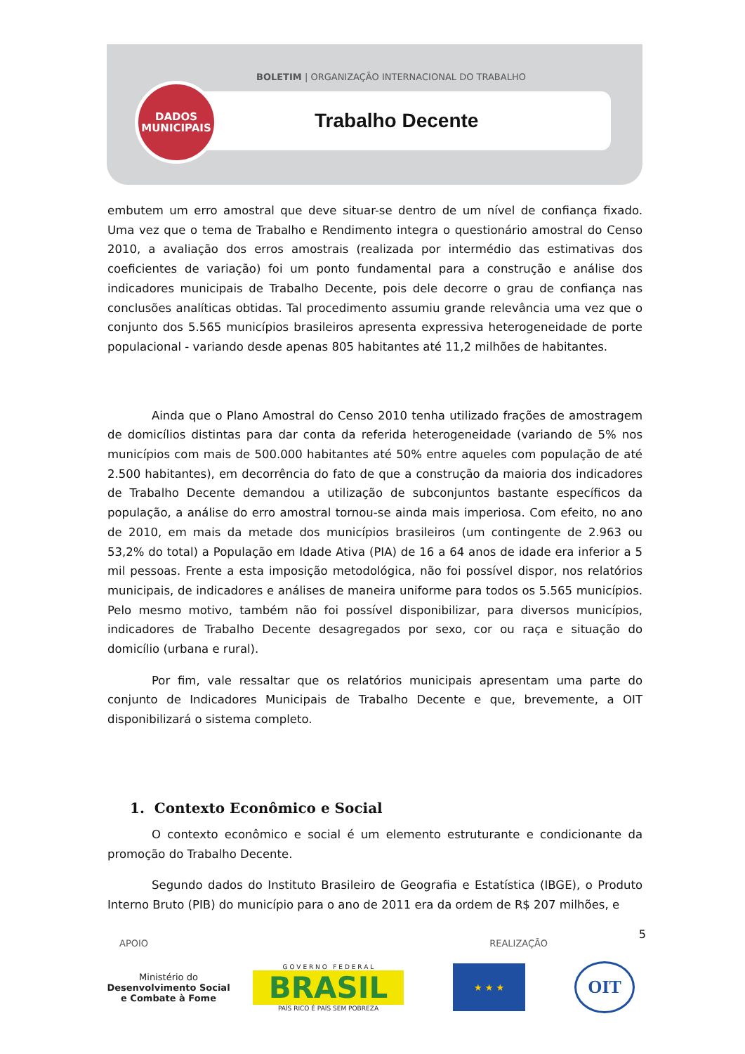BOLETIM | ORGANIZAÇÃO INTERNACIONAL DO TRABALHO
Trabalho Decente
DADOS
MUNICIPAIS
embutem um erro amostral que deve situar-se dentro de um nível de confiança fixado. Uma vez que o tema de Trabalho e Rendimento integra o questionário amostral do Censo 2010, a avaliação dos erros amostrais (realizada por intermédio das estimativas dos coeficientes de variação) foi um ponto fundamental para a construção e análise dos indicadores municipais de Trabalho Decente, pois dele decorre o grau de confiança nas conclusões analíticas obtidas. Tal procedimento assumiu grande relevância uma vez que o conjunto dos 5.565 municípios brasileiros apresenta expressiva heterogeneidade de porte populacional - variando desde apenas 805 habitantes até 11,2 milhões de habitantes.
Ainda que o Plano Amostral do Censo 2010 tenha utilizado frações de amostragem de domicílios distintas para dar conta da referida heterogeneidade (variando de 5% nos municípios com mais de 500.000 habitantes até 50% entre aqueles com população de até 2.500 habitantes), em decorrência do fato de que a construção da maioria dos indicadores de Trabalho Decente demandou a utilização de subconjuntos bastante específicos da população, a análise do erro amostral tornou-se ainda mais imperiosa. Com efeito, no ano de 2010, em mais da metade dos municípios brasileiros (um contingente de 2.963 ou 53,2% do total) a População em Idade Ativa (PIA) de 16 a 64 anos de idade era inferior a 5 mil pessoas. Frente a esta imposição metodológica, não foi possível dispor, nos relatórios municipais, de indicadores e análises de maneira uniforme para todos os 5.565 municípios. Pelo mesmo motivo, também não foi possível disponibilizar, para diversos municípios, indicadores de Trabalho Decente desagregados por sexo, cor ou raça e situação do domicílio (urbana e rural).
Por fim, vale ressaltar que os relatórios municipais apresentam uma parte do conjunto de Indicadores Municipais de Trabalho Decente e que, brevemente, a OIT disponibilizará o sistema completo.
1. Contexto Econômico e Social
O contexto econômico e social é um elemento estruturante e condicionante da promoção do Trabalho Decente.
Segundo dados do Instituto Brasileiro de Geografia e Estatística (IBGE), o Produto Interno Bruto (PIB) do município para o ano de 2011 era da ordem de R$ 207 milhões, e
5
APOIO REALIZAÇÃO
Ministério do
Desenvolvimento Social
e Combate à Fome
G O V E R N O F E D E R A L
BRASIL
PAÍS RICO É PAÍS SEM POBREZA
★ ★ ★
OIT